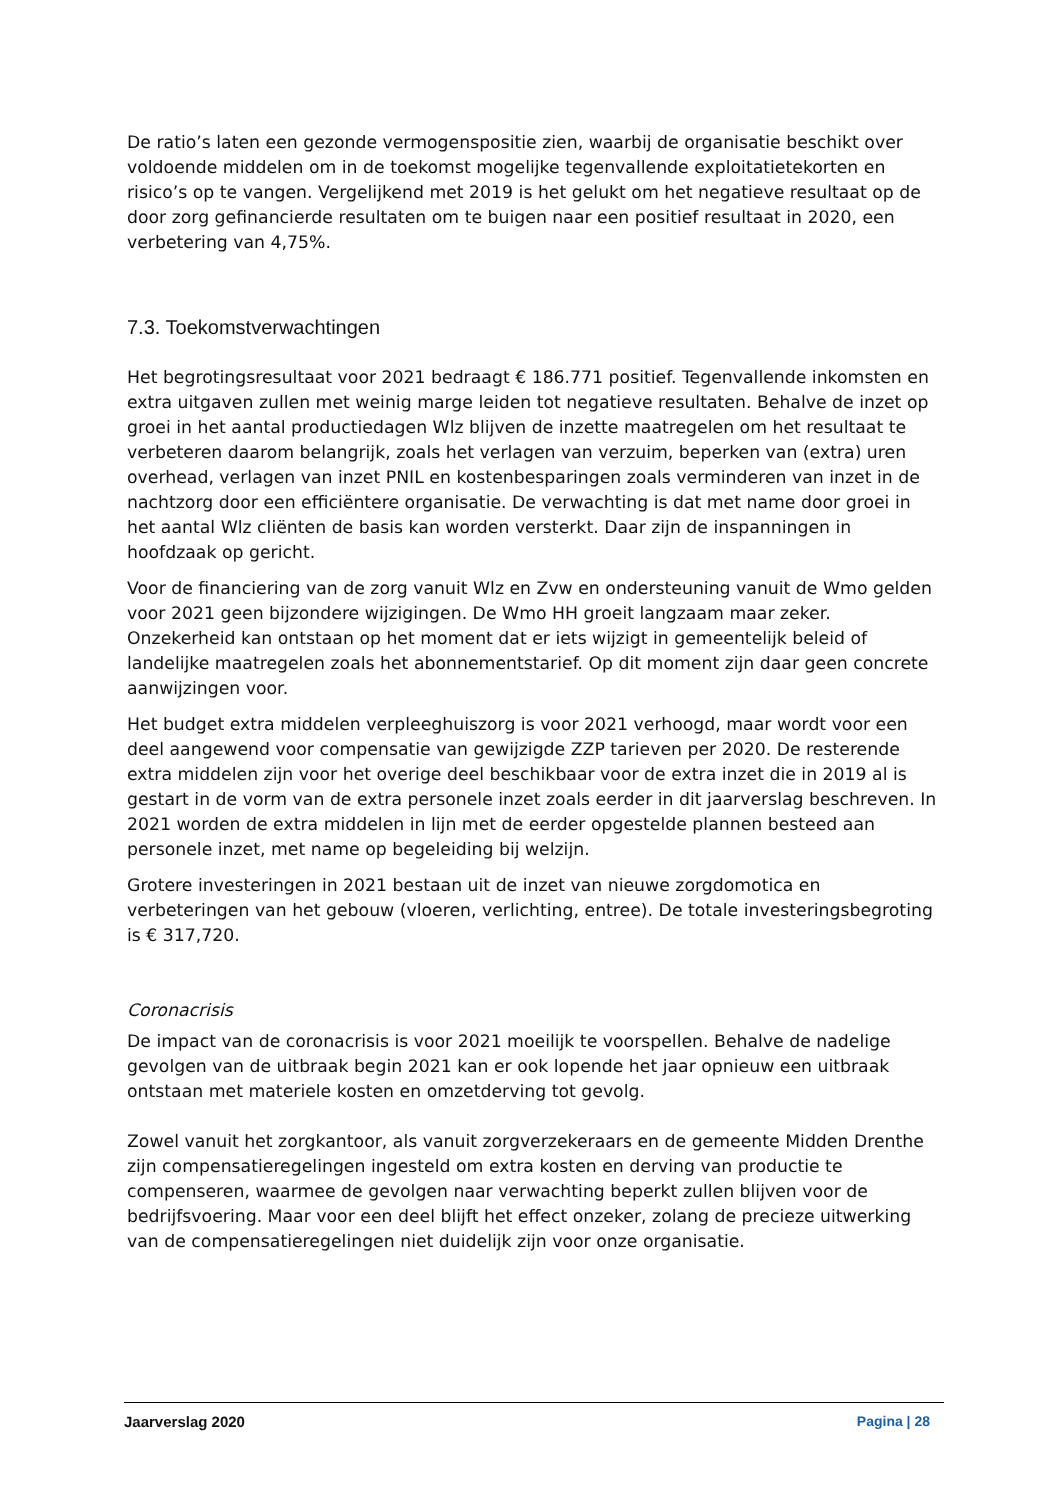De ratio’s laten een gezonde vermogenspositie zien, waarbij de organisatie beschikt over voldoende middelen om in de toekomst mogelijke tegenvallende exploitatietekorten en risico’s op te vangen. Vergelijkend met 2019 is het gelukt om het negatieve resultaat op de door zorg gefinancierde resultaten om te buigen naar een positief resultaat in 2020, een verbetering van 4,75%.
7.3. Toekomstverwachtingen
Het begrotingsresultaat voor 2021 bedraagt € 186.771 positief. Tegenvallende inkomsten en extra uitgaven zullen met weinig marge leiden tot negatieve resultaten. Behalve de inzet op groei in het aantal productiedagen Wlz blijven de inzette maatregelen om het resultaat te verbeteren daarom belangrijk, zoals het verlagen van verzuim, beperken van (extra) uren overhead, verlagen van inzet PNIL en kostenbesparingen zoals verminderen van inzet in de nachtzorg door een efficiëntere organisatie. De verwachting is dat met name door groei in het aantal Wlz cliënten de basis kan worden versterkt. Daar zijn de inspanningen in hoofdzaak op gericht.
Voor de financiering van de zorg vanuit Wlz en Zvw en ondersteuning vanuit de Wmo gelden voor 2021 geen bijzondere wijzigingen. De Wmo HH groeit langzaam maar zeker. Onzekerheid kan ontstaan op het moment dat er iets wijzigt in gemeentelijk beleid of landelijke maatregelen zoals het abonnementstarief. Op dit moment zijn daar geen concrete aanwijzingen voor.
Het budget extra middelen verpleeghuiszorg is voor 2021 verhoogd, maar wordt voor een deel aangewend voor compensatie van gewijzigde ZZP tarieven per 2020. De resterende extra middelen zijn voor het overige deel beschikbaar voor de extra inzet die in 2019 al is gestart in de vorm van de extra personele inzet zoals eerder in dit jaarverslag beschreven. In 2021 worden de extra middelen in lijn met de eerder opgestelde plannen besteed aan personele inzet, met name op begeleiding bij welzijn.
Grotere investeringen in 2021 bestaan uit de inzet van nieuwe zorgdomotica en verbeteringen van het gebouw (vloeren, verlichting, entree). De totale investeringsbegroting is € 317,720.
Coronacrisis
De impact van de coronacrisis is voor 2021 moeilijk te voorspellen. Behalve de nadelige gevolgen van de uitbraak begin 2021 kan er ook lopende het jaar opnieuw een uitbraak ontstaan met materiele kosten en omzetderving tot gevolg.
Zowel vanuit het zorgkantoor, als vanuit zorgverzekeraars en de gemeente Midden Drenthe zijn compensatieregelingen ingesteld om extra kosten en derving van productie te compenseren, waarmee de gevolgen naar verwachting beperkt zullen blijven voor de bedrijfsvoering. Maar voor een deel blijft het effect onzeker, zolang de precieze uitwerking van de compensatieregelingen niet duidelijk zijn voor onze organisatie.
Jaarverslag 2020 Pagina | 28